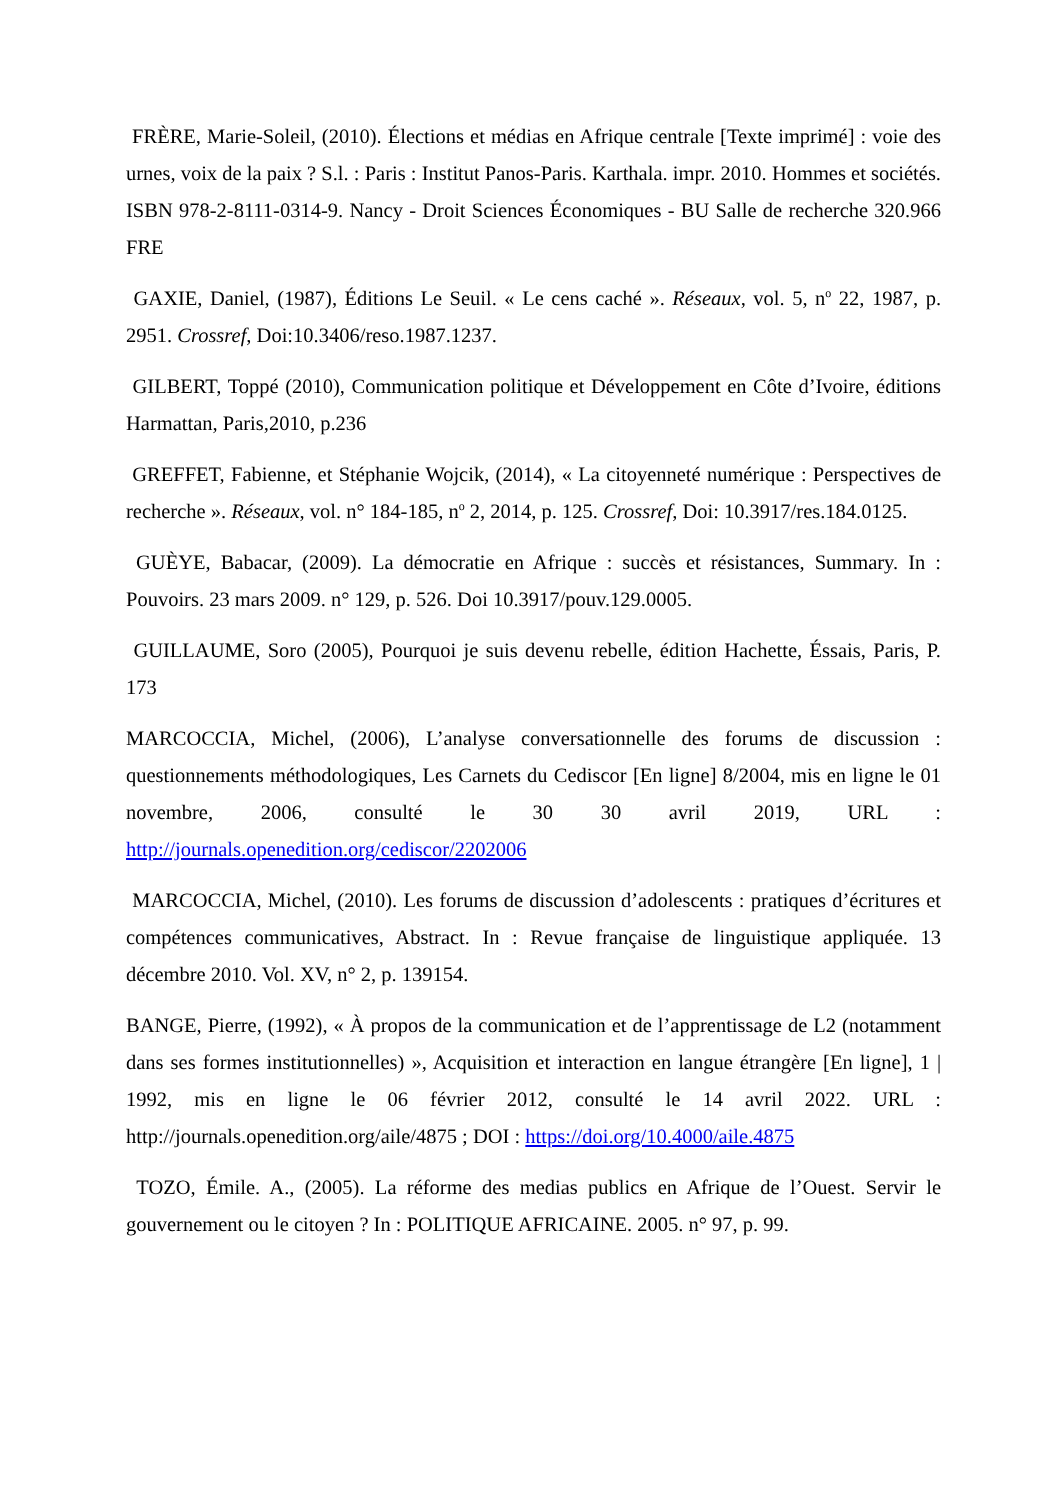FRÈRE, Marie-Soleil, (2010). Élections et médias en Afrique centrale [Texte imprimé] : voie des urnes, voix de la paix ? S.l. : Paris : Institut Panos-Paris. Karthala. impr. 2010. Hommes et sociétés. ISBN 978-2-8111-0314-9. Nancy - Droit Sciences Économiques - BU Salle de recherche 320.966 FRE
GAXIE, Daniel, (1987), Éditions Le Seuil. « Le cens caché ». Réseaux, vol. 5, n<sup>o</sup> 22, 1987, p. 2951. Crossref, Doi:10.3406/reso.1987.1237.
GILBERT, Toppé (2010), Communication politique et Développement en Côte d’Ivoire, éditions Harmattan, Paris,2010, p.236
GREFFET, Fabienne, et Stéphanie Wojcik, (2014), « La citoyenneté numérique : Perspectives de recherche ». Réseaux, vol. n° 184-185, n<sup>o</sup> 2, 2014, p. 125. Crossref, Doi: 10.3917/res.184.0125.
GUÈYE, Babacar, (2009). La démocratie en Afrique : succès et résistances, Summary. In : Pouvoirs. 23 mars 2009. n° 129, p. 526. Doi 10.3917/pouv.129.0005.
GUILLAUME, Soro (2005), Pourquoi je suis devenu rebelle, édition Hachette, Éssais, Paris, P. 173
MARCOCCIA, Michel, (2006), L’analyse conversationnelle des forums de discussion : questionnements méthodologiques, Les Carnets du Cediscor [En ligne] 8/2004, mis en ligne le 01 novembre, 2006, consulté le 30 30 avril 2019, URL : http://journals.openedition.org/cediscor/2202006
MARCOCCIA, Michel, (2010). Les forums de discussion d’adolescents : pratiques d’écritures et compétences communicatives, Abstract. In : Revue française de linguistique appliquée. 13 décembre 2010. Vol. XV, n° 2, p. 139154.
BANGE, Pierre, (1992), « À propos de la communication et de l’apprentissage de L2 (notamment dans ses formes institutionnelles) », Acquisition et interaction en langue étrangère [En ligne], 1 | 1992, mis en ligne le 06 février 2012, consulté le 14 avril 2022. URL : http://journals.openedition.org/aile/4875 ; DOI : https://doi.org/10.4000/aile.4875
TOZO, Émile. A., (2005). La réforme des medias publics en Afrique de l’Ouest. Servir le gouvernement ou le citoyen ? In : POLITIQUE AFRICAINE. 2005. n° 97, p. 99.